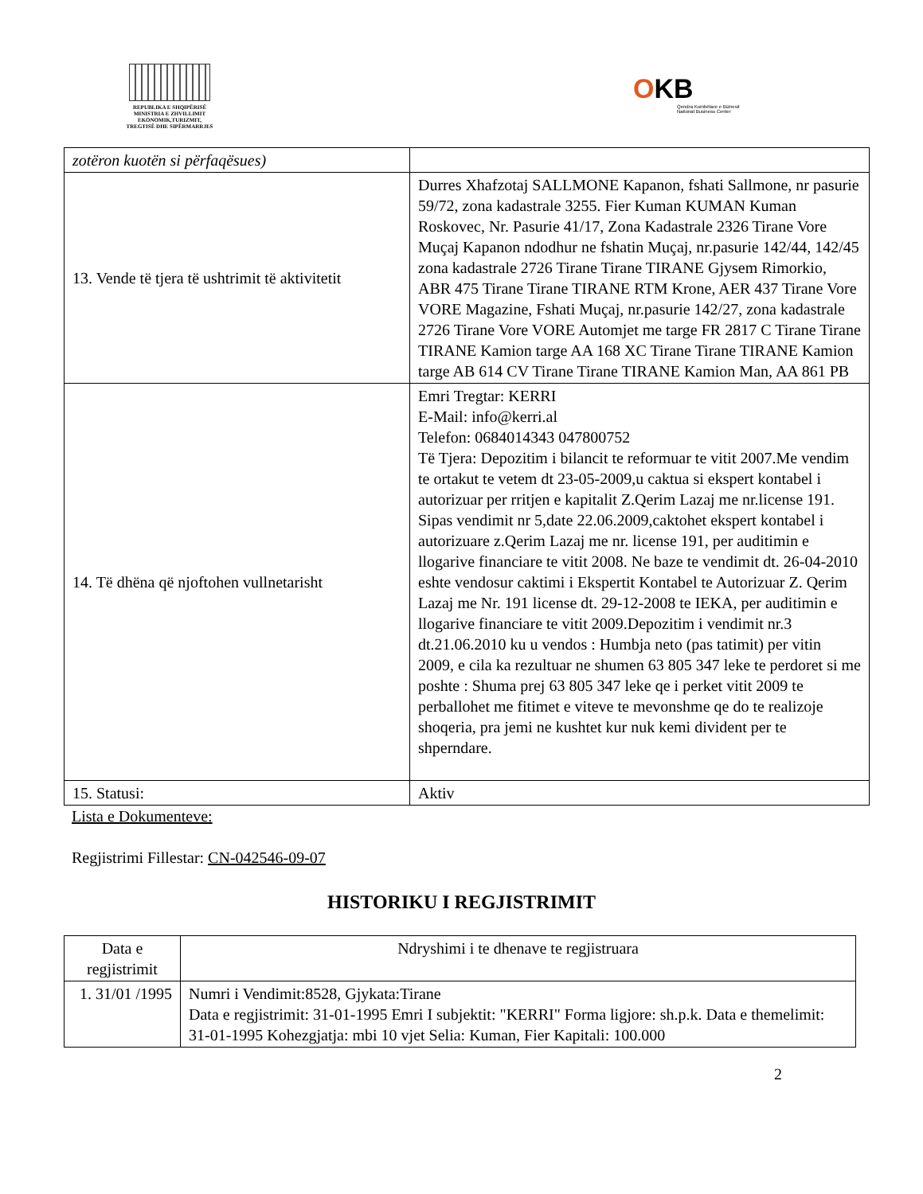REPUBLIKA E SHQIPËRISË
MINISTRIA E ZHVILLIMIT
EKONOMIK,TURIZMIT,
TREGTISË DHE SIPËRMARRJES
OKB
Qendra Kombëtare e Biznesit
National Business Center
| zotëron kuotën si përfaqësues) | |
| 13. Vende të tjera të ushtrimit të aktivitetit | Durres Xhafzotaj SALLMONE Kapanon, fshati Sallmone, nr pasurie 59/72, zona kadastrale 3255. Fier Kuman KUMAN Kuman Roskovec, Nr. Pasurie 41/17, Zona Kadastrale 2326 Tirane Vore Muçaj Kapanon ndodhur ne fshatin Muçaj, nr.pasurie 142/44, 142/45 zona kadastrale 2726 Tirane Tirane TIRANE Gjysem Rimorkio, ABR 475 Tirane Tirane TIRANE RTM Krone, AER 437 Tirane Vore VORE Magazine, Fshati Muçaj, nr.pasurie 142/27, zona kadastrale 2726 Tirane Vore VORE Automjet me targe FR 2817 C Tirane Tirane TIRANE Kamion targe AA 168 XC Tirane Tirane TIRANE Kamion targe AB 614 CV Tirane Tirane TIRANE Kamion Man, AA 861 PB |
| 14. Të dhëna që njoftohen vullnetarisht | Emri Tregtar: KERRI E-Mail: info@kerri.al Telefon: 0684014343 047800752 Të Tjera: Depozitim i bilancit te reformuar te vitit 2007.Me vendim te ortakut te vetem dt 23-05-2009,u caktua si ekspert kontabel i autorizuar per rritjen e kapitalit Z.Qerim Lazaj me nr.license 191. Sipas vendimit nr 5,date 22.06.2009,caktohet ekspert kontabel i autorizuare z.Qerim Lazaj me nr. license 191, per auditimin e llogarive financiare te vitit 2008. Ne baze te vendimit dt. 26-04-2010 eshte vendosur caktimi i Ekspertit Kontabel te Autorizuar Z. Qerim Lazaj me Nr. 191 license dt. 29-12-2008 te IEKA, per auditimin e llogarive financiare te vitit 2009.Depozitim i vendimit nr.3 dt.21.06.2010 ku u vendos : Humbja neto (pas tatimit) per vitin 2009, e cila ka rezultuar ne shumen 63 805 347 leke te perdoret si me poshte : Shuma prej 63 805 347 leke qe i perket vitit 2009 te perballohet me fitimet e viteve te mevonshme qe do te realizoje shoqeria, pra jemi ne kushtet kur nuk kemi divident per te shperndare. |
| 15. Statusi: | Aktiv |
Lista e Dokumenteve:
Regjistrimi Fillestar: CN-042546-09-07
HISTORIKU I REGJISTRIMIT
| Data e regjistrimit | Ndryshimi i te dhenave te regjistruara |
| --- | --- |
| 1. 31/01 /1995 | Numri i Vendimit:8528, Gjykata:Tirane Data e regjistrimit: 31-01-1995 Emri I subjektit: "KERRI" Forma ligjore: sh.p.k. Data e themelimit: 31-01-1995 Kohezgjatja: mbi 10 vjet Selia: Kuman, Fier Kapitali: 100.000 |
2